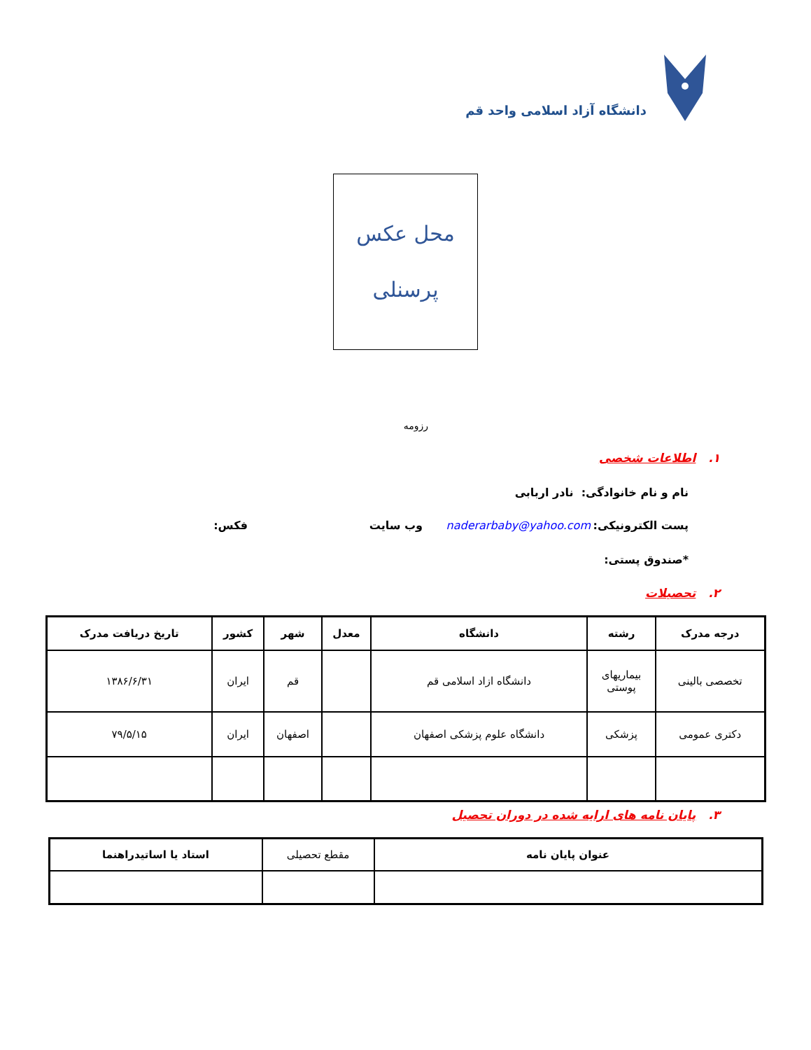دانشگاه آزاد اسلامی واحد قم
محل عکس
پرسنلی
رزومه
۱. اطلاعات شخصی
نام و نام خانوادگی: نادر اربابی
پست الکترونیکی: naderarbaby@yahoo.com وب سایت فکس:
*صندوق پستی:
۲. تحصیلات
| درجه مدرک | رشته | دانشگاه | معدل | شهر | کشور | تاریخ دریافت مدرک |
| --- | --- | --- | --- | --- | --- | --- |
| تخصصی بالینی | بیماریهای پوستی | دانشگاه ازاد اسلامی قم | | قم | ایران | ۱۳۸۶/۶/۳۱ |
| دکتری عمومی | پزشکی | دانشگاه علوم پزشکی اصفهان | | اصفهان | ایران | ۷۹/۵/۱۵ |
۳. پایان نامه های ارایه شده در دوران تحصیل
| عنوان پایان نامه | مقطع تحصیلی | استاد یا اساتیدراهنما |
| --- | --- | --- |